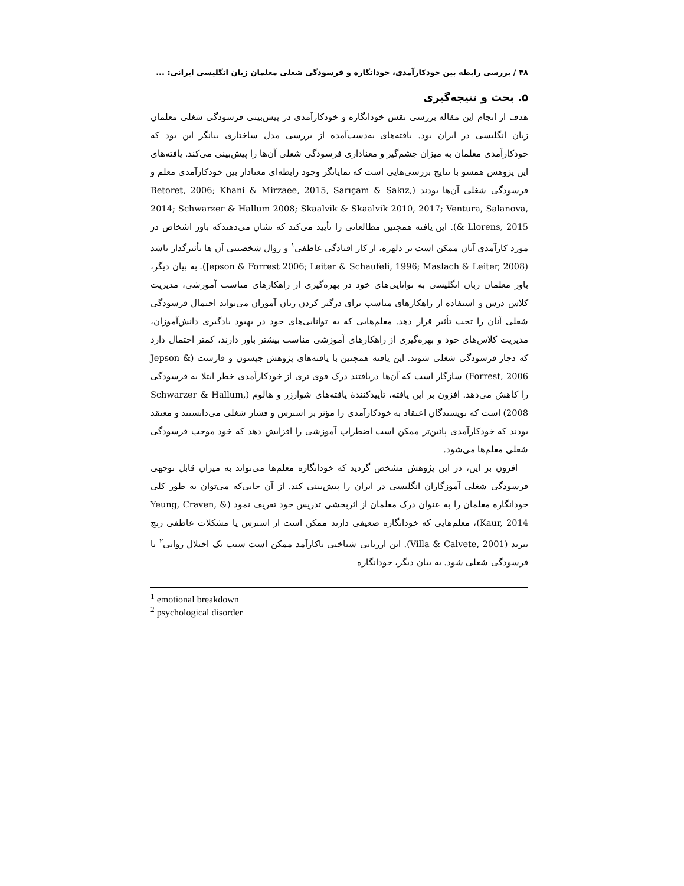۴۸ / بررسی رابطه بین خودکارآمدی، خودانگاره و فرسودگی شغلی معلمان زبان انگلیسی ایرانی: ...
۵. بحث و نتیجه‌گیری
هدف از انجام این مقاله بررسی نقش خودانگاره و خودکارآمدی در پیش‌بینی فرسودگی شغلی معلمان زبان انگلیسی در ایران بود. یافته‌های به‌دست‌آمده از بررسی مدل ساختاری بیانگر این بود که خودکارآمدی معلمان به میزان چشم‌گیر و معناداری فرسودگی شغلی آن‌ها را پیش‌بینی می‌کند. یافته‌های این پژوهش همسو با نتایج بررسی‌هایی است که نمایانگر وجود رابطه‌ای معنادار بین خودکارآمدی معلم و فرسودگی شغلی آن‌ها بودند (Betoret, 2006; Khani & Mirzaee, 2015, Sarıçam & Sakız, 2014; Schwarzer & Hallum 2008; Skaalvik & Skaalvik 2010, 2017; Ventura, Salanova, & Llorens, 2015). این یافته همچنین مطالعاتی را تأیید می‌کند که نشان می‌دهندکه باور اشخاص در مورد کارآمدی آنان ممکن است بر دلهره، از کار افتادگی عاطفی<sup>۱</sup> و زوال شخصیتی آن ها تأثیرگذار باشد (Jepson & Forrest 2006; Leiter & Schaufeli, 1996; Maslach & Leiter, 2008). به بیان دیگر، باور معلمان زبان انگلیسی به توانایی‌های خود در بهره‌گیری از راهکارهای مناسب آموزشی، مدیریت کلاس درس و استفاده از راهکارهای مناسب برای درگیر کردن زبان آموزان می‌تواند احتمال فرسودگی شغلی آنان را تحت تأثیر قرار دهد. معلم‌هایی که به توانایی‌های خود در بهبود یادگیری دانش‌آموزان، مدیریت کلاس‌های خود و بهره‌گیری از راهکارهای آموزشی مناسب بیشتر باور دارند، کمتر احتمال دارد که دچار فرسودگی شغلی شوند. این یافته همچنین با یافته‌های پژوهش جپسون و فارست (Jepson & Forrest, 2006) سازگار است که آن‌ها دریافتند درک قوی تری از خودکارآمدی خطر ابتلا به فرسودگی را کاهش می‌دهد. افزون بر این یافته، تأییدکنندهٔ یافته‌های شوارزر و هالوم (Schwarzer & Hallum, 2008) است که نویسندگان اعتقاد به خودکارآمدی را مؤثر بر استرس و فشار شغلی می‌دانستند و معتقد بودند که خودکارآمدی پائین‌تر ممکن است اضطراب آموزشی را افزایش دهد که خود موجب فرسودگی شغلی معلم‌ها می‌شود.
افزون بر این، در این پژوهش مشخص گردید که خودانگاره معلم‌ها می‌تواند به میزان قابل توجهی فرسودگی شغلی آموزگاران انگلیسی در ایران را پیش‌بینی کند. از آن جایی‌که می‌توان به طور کلی خودانگاره معلمان را به عنوان درک معلمان از اثربخشی تدریس خود تعریف نمود (Yeung, Craven, & Kaur, 2014)، معلم‌هایی که خودانگاره ضعیفی دارند ممکن است از استرس یا مشکلات عاطفی رنج ببرند (Villa & Calvete, 2001). این ارزیابی شناختی ناکارآمد ممکن است سبب یک اختلال روانی<sup>۲</sup> یا فرسودگی شغلی شود. به بیان دیگر، خودانگاره
<sup>1</sup> emotional breakdown
<sup>2</sup> psychological disorder